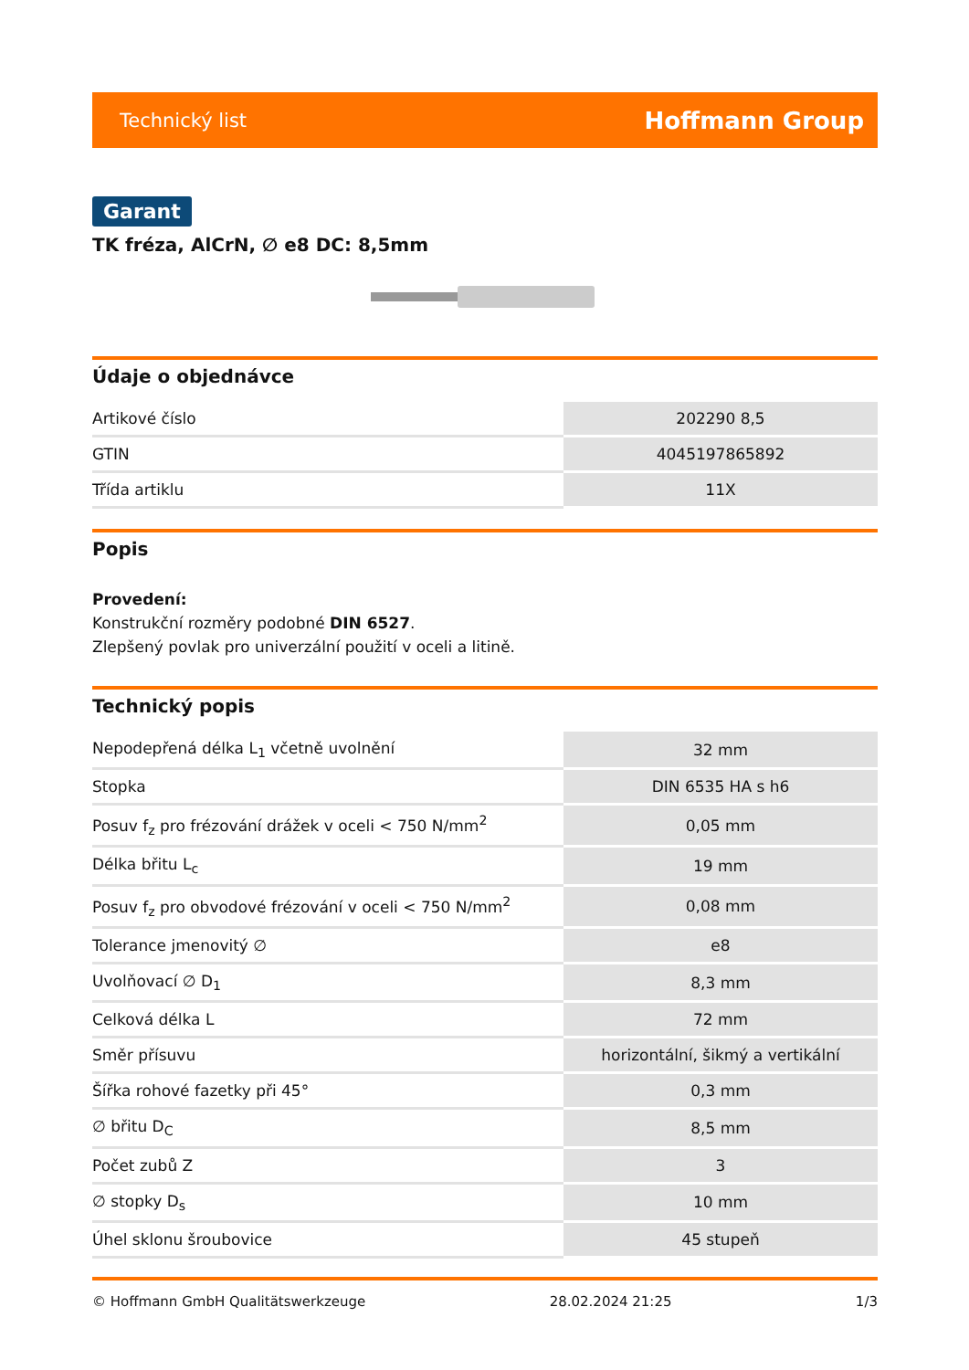Technický list Hoffmann Group
Garant
TK fréza, AlCrN, ∅ e8 DC: 8,5mm
Údaje o objednávce
| Artikové číslo | 202290 8,5 |
| GTIN | 4045197865892 |
| Třída artiklu | 11X |
Popis
Provedení:
Konstrukční rozměry podobné DIN 6527.
Zlepšený povlak pro univerzální použití v oceli a litině.
Technický popis
| Nepodepřená délka L<sub>1</sub> včetně uvolnění | 32 mm |
| Stopka | DIN 6535 HA s h6 |
| Posuv f<sub>z</sub> pro frézování drážek v oceli < 750 N/mm<sup>2</sup> | 0,05 mm |
| Délka břitu L<sub>c</sub> | 19 mm |
| Posuv f<sub>z</sub> pro obvodové frézování v oceli < 750 N/mm<sup>2</sup> | 0,08 mm |
| Tolerance jmenovitý ∅ | e8 |
| Uvolňovací ∅ D<sub>1</sub> | 8,3 mm |
| Celková délka L | 72 mm |
| Směr přísuvu | horizontální, šikmý a vertikální |
| Šířka rohové fazetky při 45° | 0,3 mm |
| ∅ břitu D<sub>C</sub> | 8,5 mm |
| Počet zubů Z | 3 |
| ∅ stopky D<sub>s</sub> | 10 mm |
| Úhel sklonu šroubovice | 45 stupeň |
© Hoffmann GmbH Qualitätswerkzeuge 28.02.2024 21:25 1/3